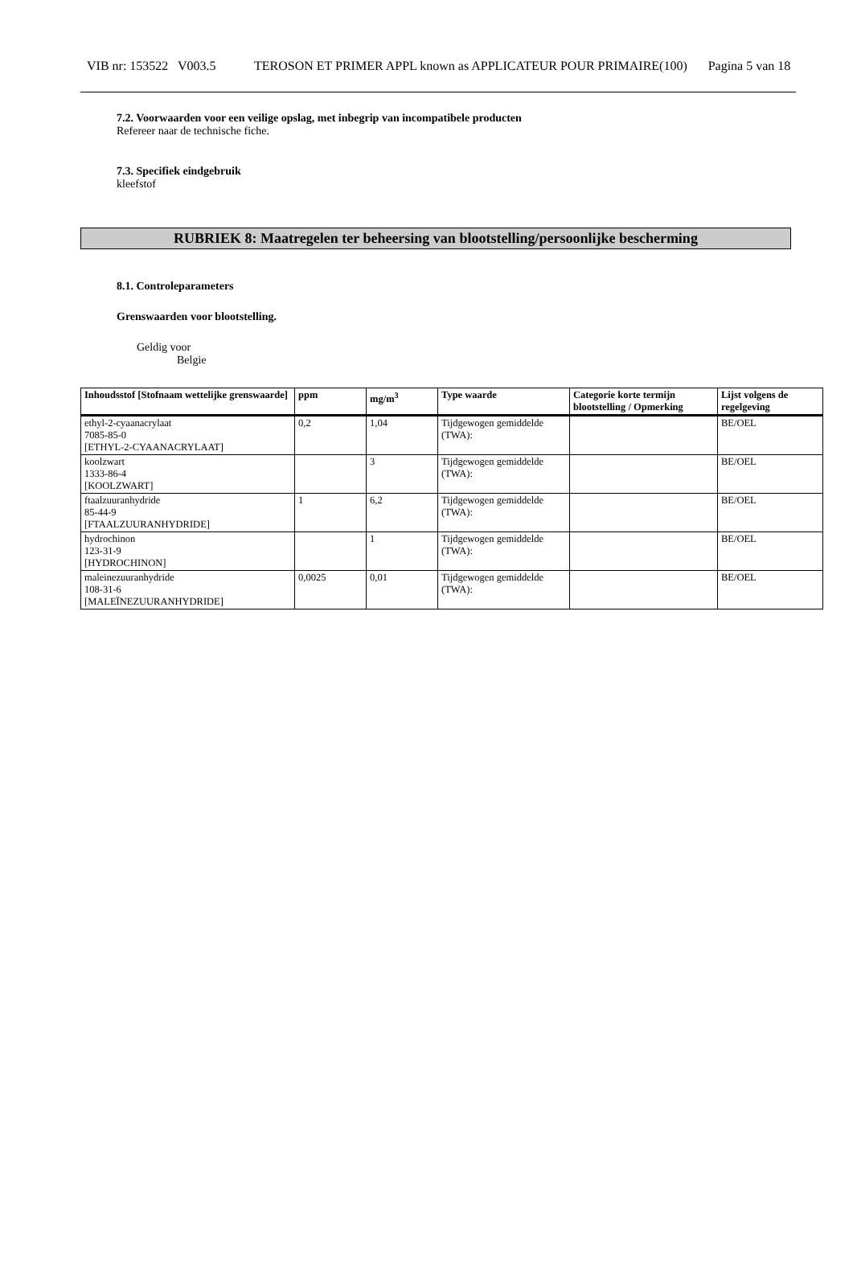VIB nr: 153522 V003.5
TEROSON ET PRIMER APPL known as APPLICATEUR POUR PRIMAIRE(100)
Pagina 5 van 18
7.2. Voorwaarden voor een veilige opslag, met inbegrip van incompatibele producten
Refereer naar de technische fiche.
7.3. Specifiek eindgebruik
kleefstof
RUBRIEK 8: Maatregelen ter beheersing van blootstelling/persoonlijke bescherming
8.1. Controleparameters
Grenswaarden voor blootstelling.
Geldig voor
Belgie
| Inhoudsstof [Stofnaam wettelijke grenswaarde] | ppm | mg/m<sup>3</sup> | Type waarde | Categorie korte termijn blootstelling / Opmerking | Lijst volgens de regelgeving |
| --- | --- | --- | --- | --- | --- |
| ethyl-2-cyaanacrylaat 7085-85-0 [ETHYL-2-CYAANACRYLAAT] | 0,2 | 1,04 | Tijdgewogen gemiddelde (TWA): | | BE/OEL |
| koolzwart 1333-86-4 [KOOLZWART] | | 3 | Tijdgewogen gemiddelde (TWA): | | BE/OEL |
| ftaalzuuranhydride 85-44-9 [FTAALZUURANHYDRIDE] | 1 | 6,2 | Tijdgewogen gemiddelde (TWA): | | BE/OEL |
| hydrochinon 123-31-9 [HYDROCHINON] | | 1 | Tijdgewogen gemiddelde (TWA): | | BE/OEL |
| maleinezuuranhydride 108-31-6 [MALEÏNEZUURANHYDRIDE] | 0,0025 | 0,01 | Tijdgewogen gemiddelde (TWA): | | BE/OEL |